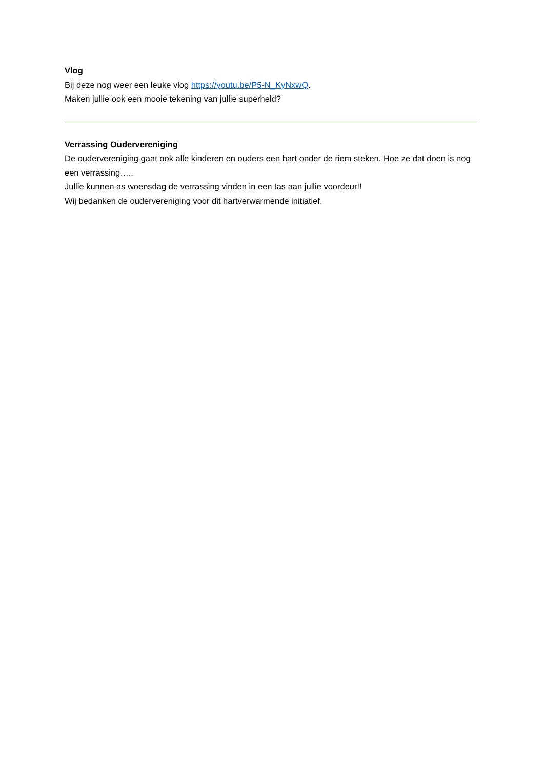Vlog
Bij deze nog weer een leuke vlog https://youtu.be/P5-N_KyNxwQ.
Maken jullie ook een mooie tekening van jullie superheld?
Verrassing Oudervereniging
De oudervereniging gaat ook alle kinderen en ouders een hart onder de riem steken. Hoe ze dat doen is nog een verrassing…..
Jullie kunnen as woensdag de verrassing vinden in een tas aan jullie voordeur!!
Wij bedanken de oudervereniging voor dit hartverwarmende initiatief.